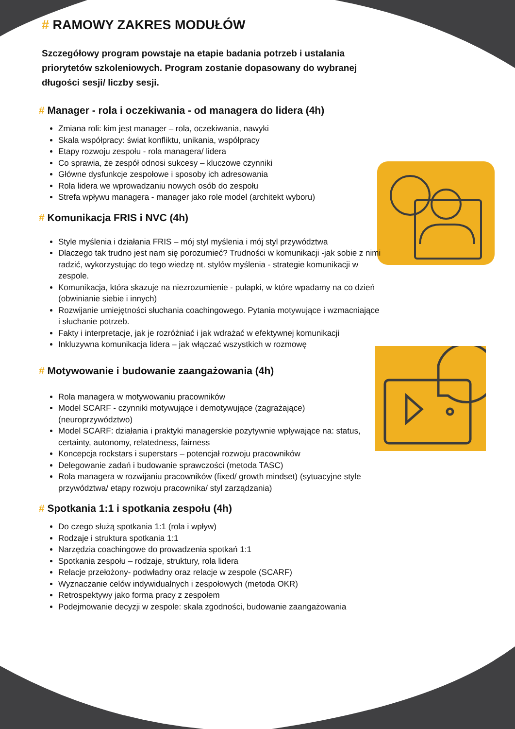# RAMOWY ZAKRES MODUŁÓW
Szczegółowy program powstaje na etapie badania potrzeb i ustalania priorytetów szkoleniowych. Program zostanie dopasowany do wybranej długości sesji/ liczby sesji.
# Manager - rola i oczekiwania - od managera do lidera (4h)
Zmiana roli: kim jest manager – rola, oczekiwania, nawyki
Skala współpracy: świat konfliktu, unikania, współpracy
Etapy rozwoju zespołu - rola managera/ lidera
Co sprawia, że zespół odnosi sukcesy – kluczowe czynniki
Główne dysfunkcje zespołowe i sposoby ich adresowania
Rola lidera we wprowadzaniu nowych osób do zespołu
Strefa wpływu managera - manager jako role model (architekt wyboru)
# Komunikacja FRIS i NVC (4h)
Style myślenia i działania FRIS – mój styl myślenia i mój styl przywództwa
Dlaczego tak trudno jest nam się porozumieć? Trudności w komunikacji -jak sobie z nimi radzić, wykorzystując do tego wiedzę nt. stylów myślenia - strategie komunikacji w zespole.
Komunikacja, która skazuje na niezrozumienie - pułapki, w które wpadamy na co dzień (obwinianie siebie i innych)
Rozwijanie umiejętności słuchania coachingowego. Pytania motywujące i wzmacniające i słuchanie potrzeb.
Fakty i interpretacje, jak je rozróżniać i jak wdrażać w efektywnej komunikacji
Inkluzywna komunikacja lidera – jak włączać wszystkich w rozmowę
# Motywowanie i budowanie zaangażowania (4h)
Rola managera w motywowaniu pracowników
Model SCARF - czynniki motywujące i demotywujące (zagrażające) (neuroprzywództwo)
Model SCARF: działania i praktyki managerskie pozytywnie wpływające na: status, certainty, autonomy, relatedness, fairness
Koncepcja rockstars i superstars – potencjał rozwoju pracowników
Delegowanie zadań i budowanie sprawczości (metoda TASC)
Rola managera w rozwijaniu pracowników (fixed/ growth mindset) (sytuacyjne style przywództwa/ etapy rozwoju pracownika/ styl zarządzania)
# Spotkania 1:1 i spotkania zespołu (4h)
Do czego służą spotkania 1:1 (rola i wpływ)
Rodzaje i struktura spotkania 1:1
Narzędzia coachingowe do prowadzenia spotkań 1:1
Spotkania zespołu – rodzaje, struktury, rola lidera
Relacje przełożony- podwładny oraz relacje w zespole (SCARF)
Wyznaczanie celów indywidualnych i zespołowych (metoda OKR)
Retrospektywy jako forma pracy z zespołem
Podejmowanie decyzji w zespole: skala zgodności, budowanie zaangażowania